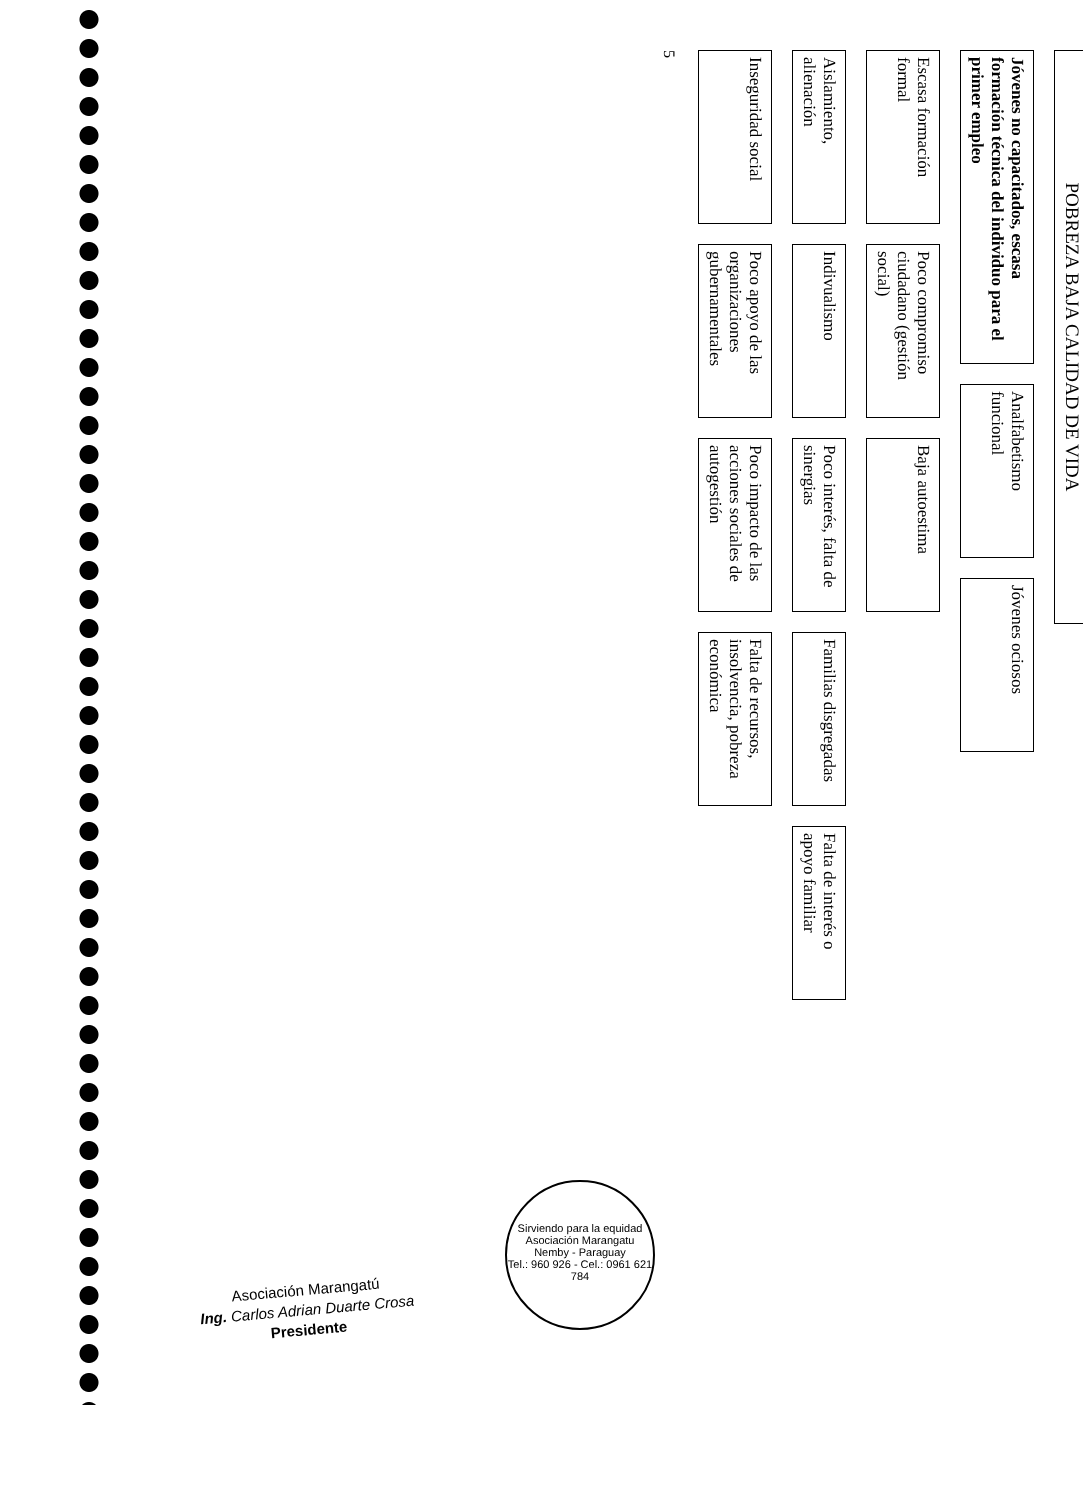POBREZA BAJA CALIDAD DE VIDA
Jóvenes no capacitados, escasa formación técnica del individuo para el primer empleo
Analfabetismo funcional
Jóvenes ociosos
Escasa formación formal
Poco compromiso ciudadano (gestión social)
Baja autoestima
Aislamiento, alienación
Indivualismo
Poco interés, falta de sinergias
Familias disgregadas
Falta de interés o apoyo familiar
Inseguridad social
Poco apoyo de las organizaciones gubernamentales
Poco impacto de las acciones sociales de autogestión
Falta de recursos, insolvencia, pobreza económica
5
Asociación Marangatú
Ing. Carlos Adrian Duarte Crosa
Presidente
Sirviendo para la equidad
Asociación Marangatu
Nemby - Paraguay
Tel.: 960 926 - Cel.: 0961 621 784